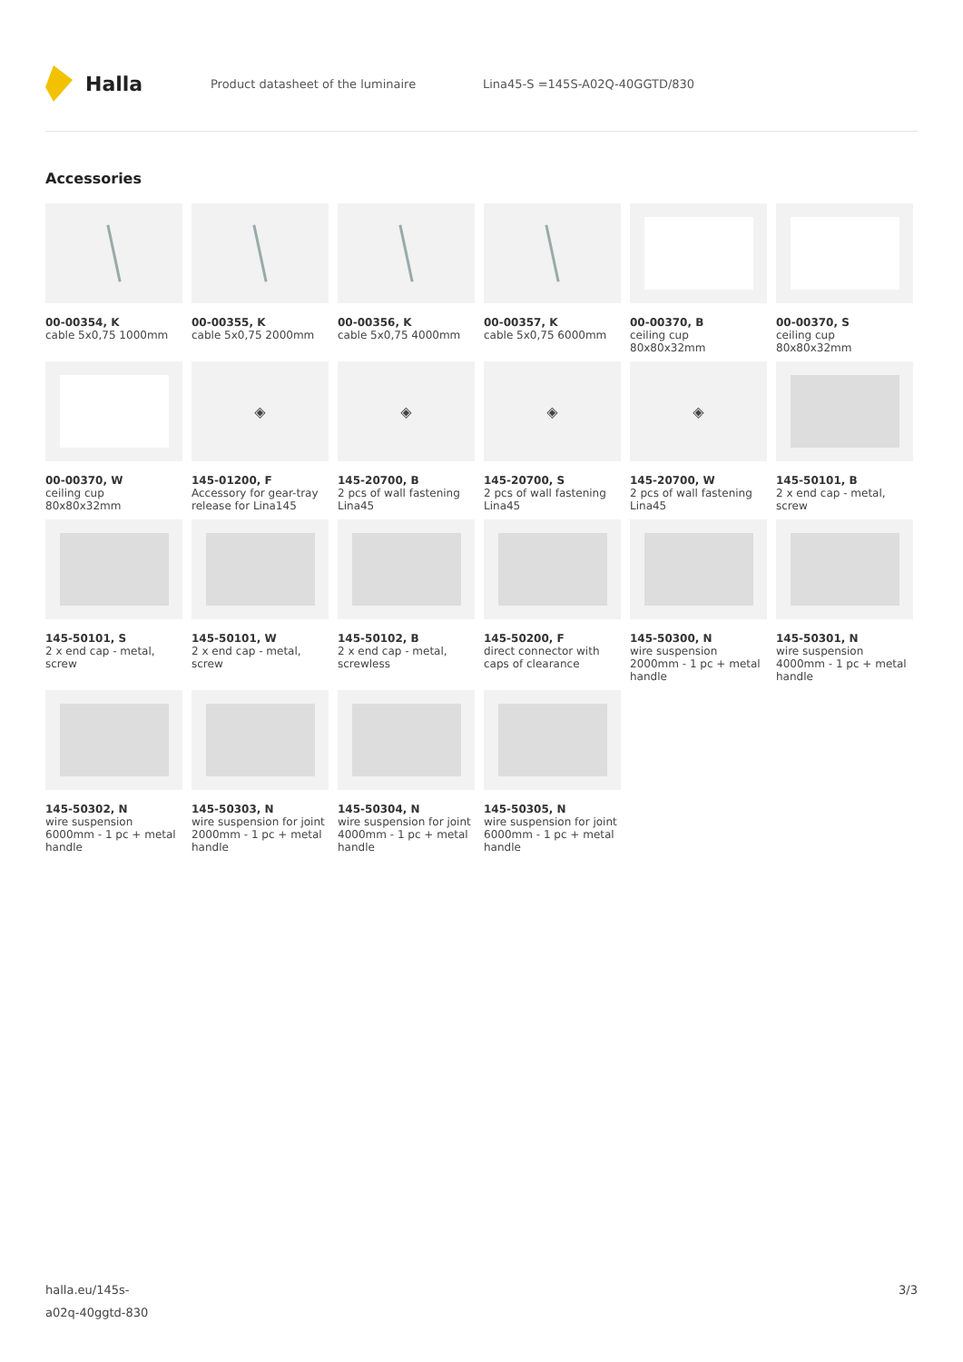Halla
Product datasheet of the luminaire Lina45-S =145S-A02Q-40GGTD/830
Accessories
00-00354, K
cable 5x0,75 1000mm
00-00355, K
cable 5x0,75 2000mm
00-00356, K
cable 5x0,75 4000mm
00-00357, K
cable 5x0,75 6000mm
00-00370, B
ceiling cup 80x80x32mm
00-00370, S
ceiling cup 80x80x32mm
00-00370, W
ceiling cup 80x80x32mm
◈
145-01200, F
Accessory for gear-tray release for Lina145
◈
145-20700, B
2 pcs of wall fastening Lina45
◈
145-20700, S
2 pcs of wall fastening Lina45
◈
145-20700, W
2 pcs of wall fastening Lina45
145-50101, B
2 x end cap - metal, screw
145-50101, S
2 x end cap - metal, screw
145-50101, W
2 x end cap - metal, screw
145-50102, B
2 x end cap - metal, screwless
145-50200, F
direct connector with caps of clearance
145-50300, N
wire suspension 2000mm - 1 pc + metal handle
145-50301, N
wire suspension 4000mm - 1 pc + metal handle
145-50302, N
wire suspension 6000mm - 1 pc + metal handle
145-50303, N
wire suspension for joint 2000mm - 1 pc + metal handle
145-50304, N
wire suspension for joint 4000mm - 1 pc + metal handle
145-50305, N
wire suspension for joint 6000mm - 1 pc + metal handle
halla.eu/145s-
a02q-40ggtd-830
3/3